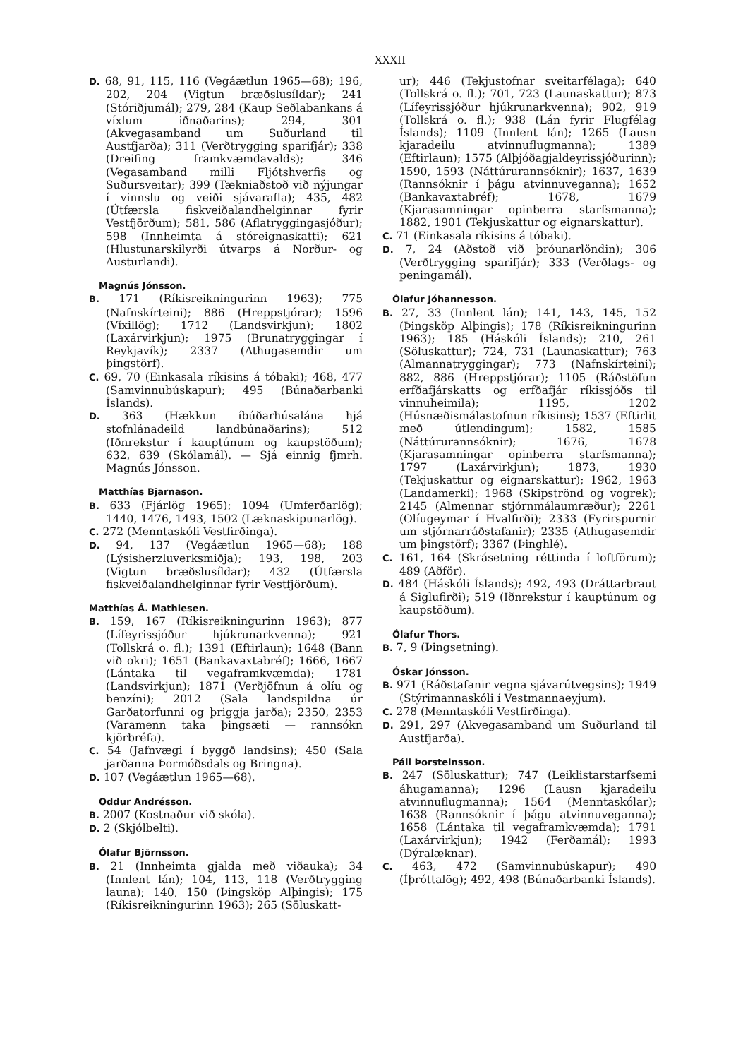XXXII
D. 68, 91, 115, 116 (Vegáætlun 1965—68); 196, 202, 204 (Vigtun bræðslusíldar); 241 (Stóriðjumál); 279, 284 (Kaup Seðlabankans á víxlum iðnaðarins); 294, 301 (Akvegasamband um Suðurland til Austfjarða); 311 (Verðtrygging sparifjár); 338 (Dreifing framkvæmdavalds); 346 (Vegasamband milli Fljótshverfis og Suðursveitar); 399 (Tækniaðstoð við nýjungar í vinnslu og veiði sjávarafla); 435, 482 (Útfærsla fiskveiðalandhelginnar fyrir Vestfjörðum); 581, 586 (Aflatryggingasjóður); 598 (Innheimta á stóreignaskatti); 621 (Hlustunarskilyrði útvarps á Norður- og Austurlandi).
Magnús Jónsson.
B. 171 (Ríkisreikningurinn 1963); 775 (Nafnskírteini); 886 (Hreppstjórar); 1596 (Víxillög); 1712 (Landsvirkjun); 1802 (Laxárvirkjun); 1975 (Brunatryggingar í Reykjavík); 2337 (Athugasemdir um þingstörf).
C. 69, 70 (Einkasala ríkisins á tóbaki); 468, 477 (Samvinnubúskapur); 495 (Búnaðarbanki Íslands).
D. 363 (Hækkun íbúðarhúsalána hjá stofnlánadeild landbúnaðarins); 512 (Iðnrekstur í kauptúnum og kaupstöðum); 632, 639 (Skólamál). — Sjá einnig fjmrh. Magnús Jónsson.
Matthías Bjarnason.
B. 633 (Fjárlög 1965); 1094 (Umferðarlög); 1440, 1476, 1493, 1502 (Læknaskipunarlög).
C. 272 (Menntaskóli Vestfirðinga).
D. 94, 137 (Vegáætlun 1965—68); 188 (Lýsisherzluverksmiðja); 193, 198, 203 (Vigtun bræðslusíldar); 432 (Útfærsla fiskveiðalandhelginnar fyrir Vestfjörðum).
Matthías Á. Mathiesen.
B. 159, 167 (Ríkisreikningurinn 1963); 877 (Lífeyrissjóður hjúkrunarkvenna); 921 (Tollskrá o. fl.); 1391 (Eftirlaun); 1648 (Bann við okri); 1651 (Bankavaxtabréf); 1666, 1667 (Lántaka til vegaframkvæmda); 1781 (Landsvirkjun); 1871 (Verðjöfnun á olíu og benzíni); 2012 (Sala landspildna úr Garðatorfunni og þriggja jarða); 2350, 2353 (Varamenn taka þingsæti — rannsókn kjörbréfa).
C. 54 (Jafnvægi í byggð landsins); 450 (Sala jarðanna Þormóðsdals og Bringna).
D. 107 (Vegáætlun 1965—68).
Oddur Andrésson.
B. 2007 (Kostnaður við skóla).
D. 2 (Skjólbelti).
Ólafur Björnsson.
B. 21 (Innheimta gjalda með viðauka); 34 (Innlent lán); 104, 113, 118 (Verðtrygging launa); 140, 150 (Þingsköp Alþingis); 175 (Ríkisreikningurinn 1963); 265 (Söluskatt-
ur); 446 (Tekjustofnar sveitarfélaga); 640 (Tollskrá o. fl.); 701, 723 (Launaskattur); 873 (Lífeyrissjóður hjúkrunarkvenna); 902, 919 (Tollskrá o. fl.); 938 (Lán fyrir Flugfélag Íslands); 1109 (Innlent lán); 1265 (Lausn kjaradeilu atvinnuflugmanna); 1389 (Eftirlaun); 1575 (Alþjóðagjaldeyrissjóðurinn); 1590, 1593 (Náttúrurannsóknir); 1637, 1639 (Rannsóknir í þágu atvinnuveganna); 1652 (Bankavaxtabréf); 1678, 1679 (Kjarasamningar opinberra starfsmanna); 1882, 1901 (Tekjuskattur og eignarskattur).
C. 71 (Einkasala ríkisins á tóbaki).
D. 7, 24 (Aðstoð við þróunarlöndin); 306 (Verðtrygging sparifjár); 333 (Verðlags- og peningamál).
Ólafur Jóhannesson.
B. 27, 33 (Innlent lán); 141, 143, 145, 152 (Þingsköp Alþingis); 178 (Ríkisreikningurinn 1963); 185 (Háskóli Íslands); 210, 261 (Söluskattur); 724, 731 (Launaskattur); 763 (Almannatryggingar); 773 (Nafnskírteini); 882, 886 (Hreppstjórar); 1105 (Ráðstöfun erfðafjárskatts og erfðafjár ríkissjóðs til vinnuheimila); 1195, 1202 (Húsnæðismálastofnun ríkisins); 1537 (Eftirlit með útlendingum); 1582, 1585 (Náttúrurannsóknir); 1676, 1678 (Kjarasamningar opinberra starfsmanna); 1797 (Laxárvirkjun); 1873, 1930 (Tekjuskattur og eignarskattur); 1962, 1963 (Landamerki); 1968 (Skipströnd og vogrek); 2145 (Almennar stjórnmálaumræður); 2261 (Olíugeymar í Hvalfirði); 2333 (Fyrirspurnir um stjórnarráðstafanir); 2335 (Athugasemdir um þingstörf); 3367 (Þinghlé).
C. 161, 164 (Skrásetning réttinda í loftförum); 489 (Aðför).
D. 484 (Háskóli Íslands); 492, 493 (Dráttarbraut á Siglufirði); 519 (Iðnrekstur í kauptúnum og kaupstöðum).
Ólafur Thors.
B. 7, 9 (Þingsetning).
Óskar Jónsson.
B. 971 (Ráðstafanir vegna sjávarútvegsins); 1949 (Stýrimannaskóli í Vestmannaeyjum).
C. 278 (Menntaskóli Vestfirðinga).
D. 291, 297 (Akvegasamband um Suðurland til Austfjarða).
Páll Þorsteinsson.
B. 247 (Söluskattur); 747 (Leiklistarstarfsemi áhugamanna); 1296 (Lausn kjaradeilu atvinnuflugmanna); 1564 (Menntaskólar); 1638 (Rannsóknir í þágu atvinnuveganna); 1658 (Lántaka til vegaframkvæmda); 1791 (Laxárvirkjun); 1942 (Ferðamál); 1993 (Dýralæknar).
C. 463, 472 (Samvinnubúskapur); 490 (Íþróttalög); 492, 498 (Búnaðarbanki Íslands).